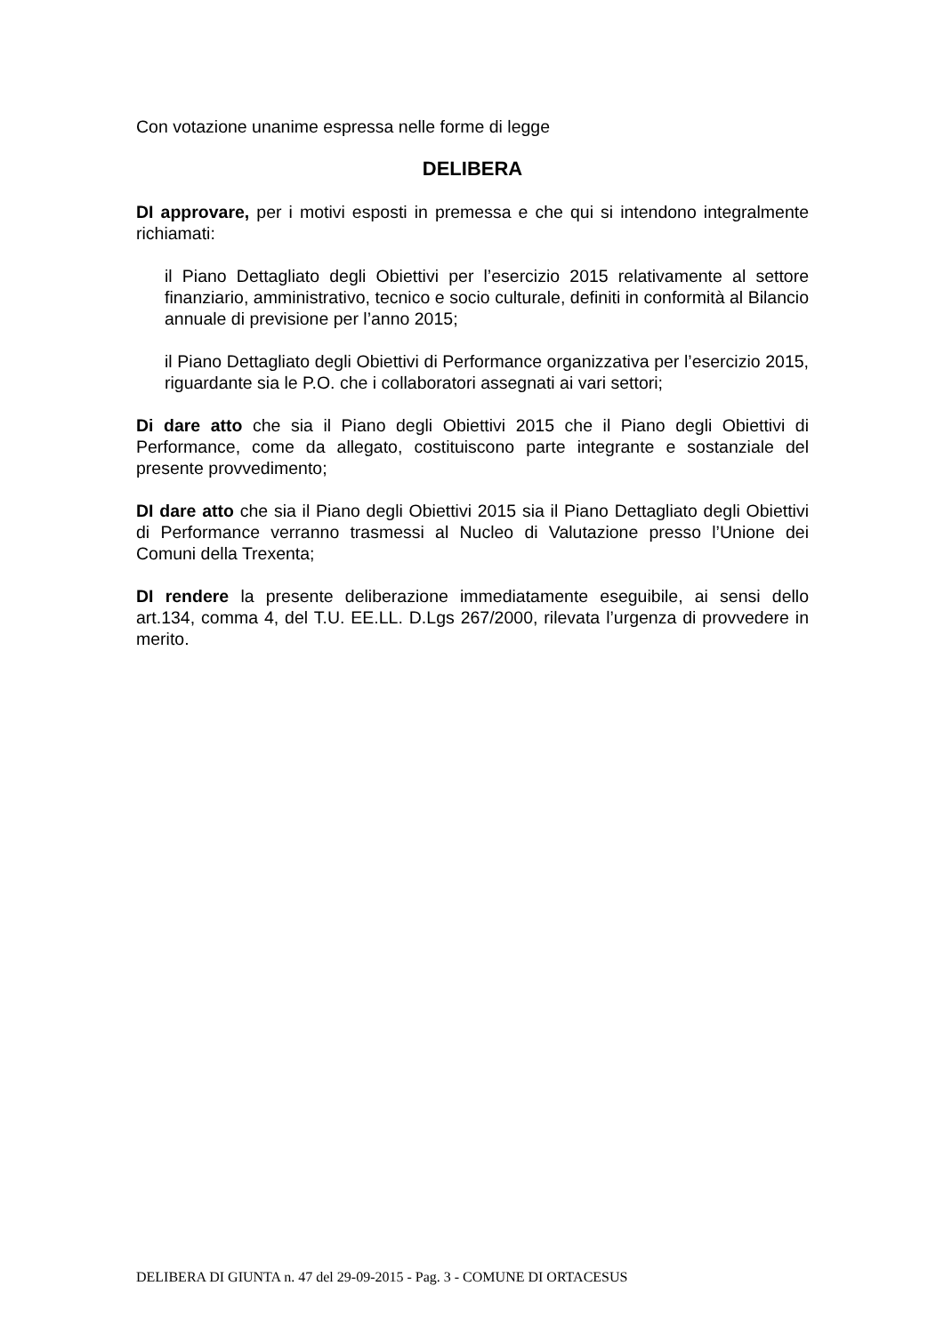Con votazione unanime espressa nelle forme di legge
DELIBERA
DI approvare, per i motivi esposti in premessa e che qui si intendono integralmente richiamati:
il Piano Dettagliato degli Obiettivi per l’esercizio 2015 relativamente al settore finanziario, amministrativo, tecnico e socio culturale, definiti in conformità al Bilancio annuale di previsione per l’anno 2015;
il Piano Dettagliato degli Obiettivi di Performance organizzativa per l’esercizio 2015, riguardante sia le P.O. che i collaboratori assegnati ai vari settori;
Di dare atto che sia il Piano degli Obiettivi 2015 che il Piano degli Obiettivi di Performance, come da allegato, costituiscono parte integrante e sostanziale del presente provvedimento;
DI dare atto che sia il Piano degli Obiettivi 2015 sia il Piano Dettagliato degli Obiettivi di Performance verranno trasmessi al Nucleo di Valutazione presso l’Unione dei Comuni della Trexenta;
DI rendere la presente deliberazione immediatamente eseguibile, ai sensi dello art.134, comma 4, del T.U. EE.LL. D.Lgs 267/2000, rilevata l’urgenza di provvedere in merito.
DELIBERA DI GIUNTA n. 47 del 29-09-2015 - Pag. 3 - COMUNE DI ORTACESUS